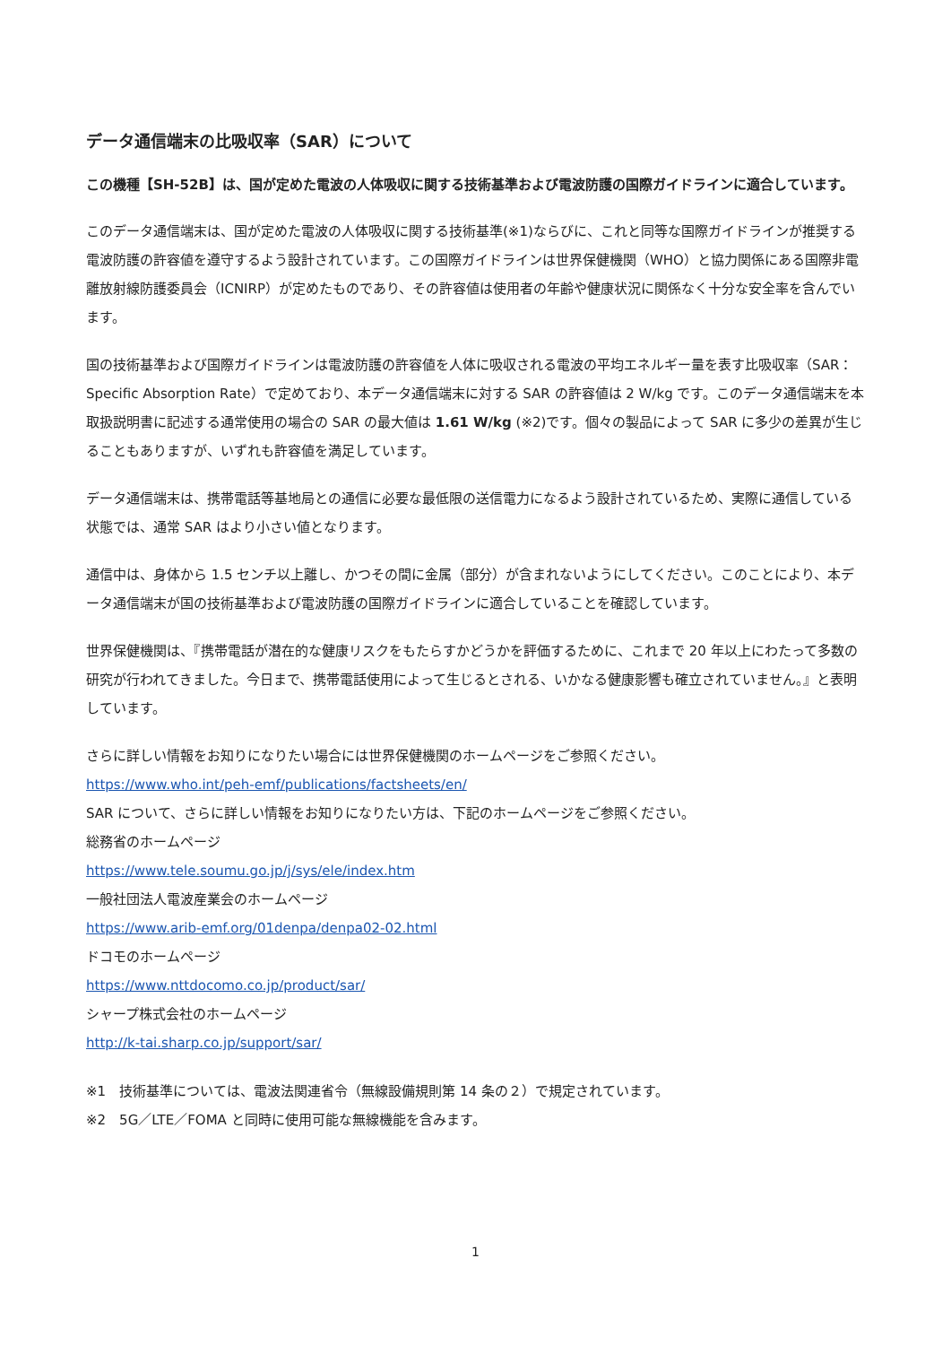データ通信端末の比吸収率（SAR）について
この機種【SH-52B】は、国が定めた電波の人体吸収に関する技術基準および電波防護の国際ガイドラインに適合しています。
このデータ通信端末は、国が定めた電波の人体吸収に関する技術基準(※1)ならびに、これと同等な国際ガイドラインが推奨する電波防護の許容値を遵守するよう設計されています。この国際ガイドラインは世界保健機関（WHO）と協力関係にある国際非電離放射線防護委員会（ICNIRP）が定めたものであり、その許容値は使用者の年齢や健康状況に関係なく十分な安全率を含んでいます。
国の技術基準および国際ガイドラインは電波防護の許容値を人体に吸収される電波の平均エネルギー量を表す比吸収率（SAR：Specific Absorption Rate）で定めており、本データ通信端末に対する SAR の許容値は 2 W/kg です。このデータ通信端末を本取扱説明書に記述する通常使用の場合の SAR の最大値は 1.61 W/kg (※2)です。個々の製品によって SAR に多少の差異が生じることもありますが、いずれも許容値を満足しています。
データ通信端末は、携帯電話等基地局との通信に必要な最低限の送信電力になるよう設計されているため、実際に通信している状態では、通常 SAR はより小さい値となります。
通信中は、身体から 1.5 センチ以上離し、かつその間に金属（部分）が含まれないようにしてください。このことにより、本データ通信端末が国の技術基準および電波防護の国際ガイドラインに適合していることを確認しています。
世界保健機関は、『携帯電話が潜在的な健康リスクをもたらすかどうかを評価するために、これまで 20 年以上にわたって多数の研究が行われてきました。今日まで、携帯電話使用によって生じるとされる、いかなる健康影響も確立されていません。』と表明しています。
さらに詳しい情報をお知りになりたい場合には世界保健機関のホームページをご参照ください。
https://www.who.int/peh-emf/publications/factsheets/en/
SAR について、さらに詳しい情報をお知りになりたい方は、下記のホームページをご参照ください。
総務省のホームページ
https://www.tele.soumu.go.jp/j/sys/ele/index.htm
一般社団法人電波産業会のホームページ
https://www.arib-emf.org/01denpa/denpa02-02.html
ドコモのホームページ
https://www.nttdocomo.co.jp/product/sar/
シャープ株式会社のホームページ
http://k-tai.sharp.co.jp/support/sar/
※1　技術基準については、電波法関連省令（無線設備規則第 14 条の２）で規定されています。
※2　5G／LTE／FOMA と同時に使用可能な無線機能を含みます。
1